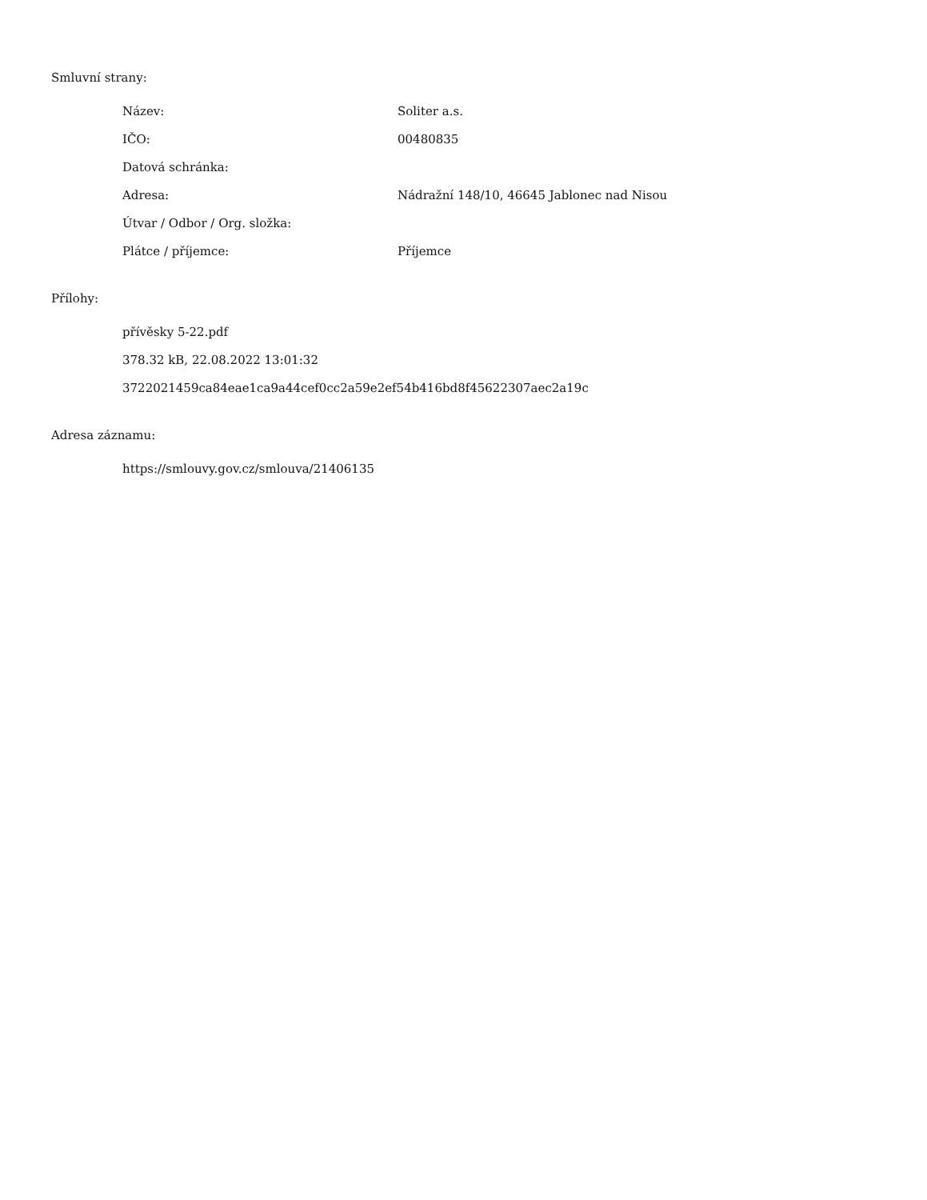Smluvní strany:
| Název: | Soliter a.s. |
| IČO: | 00480835 |
| Datová schránka: | |
| Adresa: | Nádražní 148/10, 46645 Jablonec nad Nisou |
| Útvar / Odbor / Org. složka: | |
| Plátce / příjemce: | Příjemce |
Přílohy:
přívěsky 5-22.pdf
378.32 kB, 22.08.2022 13:01:32
3722021459ca84eae1ca9a44cef0cc2a59e2ef54b416bd8f45622307aec2a19c
Adresa záznamu:
https://smlouvy.gov.cz/smlouva/21406135